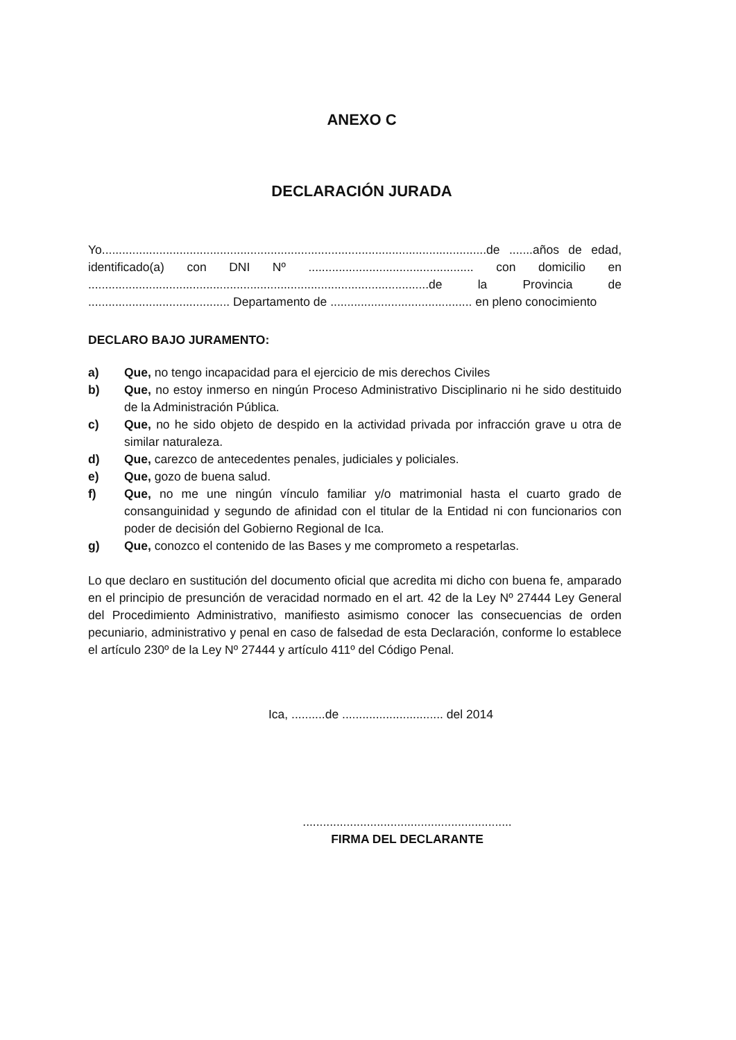ANEXO C
DECLARACIÓN JURADA
Yo..................................................................................................................de .......años de edad, identificado(a) con DNI Nº ................................................. con domicilio en .....................................................................................................de la Provincia de .......................................... Departamento de .......................................... en pleno conocimiento
DECLARO BAJO JURAMENTO:
a) Que, no tengo incapacidad para el ejercicio de mis derechos Civiles
b) Que, no estoy inmerso en ningún Proceso Administrativo Disciplinario ni he sido destituido de la Administración Pública.
c) Que, no he sido objeto de despido en la actividad privada por infracción grave u otra de similar naturaleza.
d) Que, carezco de antecedentes penales, judiciales y policiales.
e) Que, gozo de buena salud.
f) Que, no me une ningún vínculo familiar y/o matrimonial hasta el cuarto grado de consanguinidad y segundo de afinidad con el titular de la Entidad ni con funcionarios con poder de decisión del Gobierno Regional de Ica.
g) Que, conozco el contenido de las Bases y me comprometo a respetarlas.
Lo que declaro en sustitución del documento oficial que acredita mi dicho con buena fe, amparado en el principio de presunción de veracidad normado en el art. 42 de la Ley Nº 27444 Ley General del Procedimiento Administrativo, manifiesto asimismo conocer las consecuencias de orden pecuniario, administrativo y penal en caso de falsedad de esta Declaración, conforme lo establece el artículo 230º de la Ley Nº 27444 y artículo 411º del Código Penal.
Ica, ..........de .............................. del 2014
..............................................................
FIRMA DEL DECLARANTE